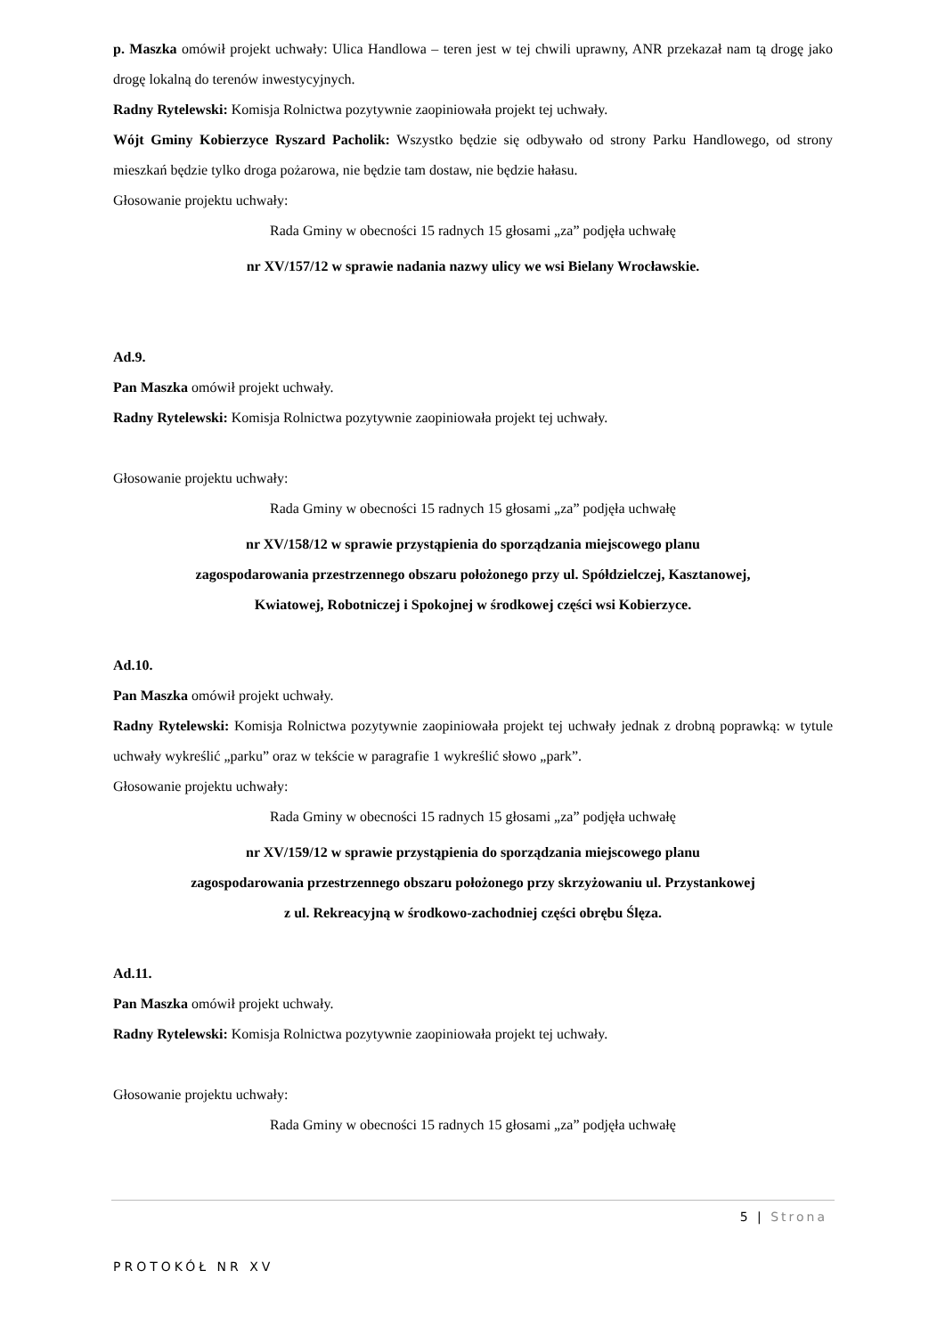p. Maszka omówił projekt uchwały: Ulica Handlowa – teren jest w tej chwili uprawny, ANR przekazał nam tą drogę jako drogę lokalną do terenów inwestycyjnych.
Radny Rytelewski: Komisja Rolnictwa pozytywnie zaopiniowała projekt tej uchwały.
Wójt Gminy Kobierzyce Ryszard Pacholik: Wszystko będzie się odbywało od strony Parku Handlowego, od strony mieszkań będzie tylko droga pożarowa, nie będzie tam dostaw, nie będzie hałasu.
Głosowanie projektu uchwały:
Rada Gminy w obecności 15 radnych 15 głosami „za” podjęła uchwałę
nr XV/157/12 w sprawie nadania nazwy ulicy we wsi Bielany Wrocławskie.
Ad.9.
Pan Maszka omówił projekt uchwały.
Radny Rytelewski: Komisja Rolnictwa pozytywnie zaopiniowała projekt tej uchwały.
Głosowanie projektu uchwały:
Rada Gminy w obecności 15 radnych 15 głosami „za” podjęła uchwałę
nr XV/158/12 w sprawie przystąpienia do sporządzania miejscowego planu
zagospodarowania przestrzennego obszaru położonego przy ul. Spółdzielczej, Kasztanowej,
Kwiatowej, Robotniczej i Spokojnej w środkowej części wsi Kobierzyce.
Ad.10.
Pan Maszka omówił projekt uchwały.
Radny Rytelewski: Komisja Rolnictwa pozytywnie zaopiniowała projekt tej uchwały jednak z drobną poprawką: w tytule uchwały wykreślić „parku” oraz w tekście w paragrafie 1 wykreślić słowo „park”.
Głosowanie projektu uchwały:
Rada Gminy w obecności 15 radnych 15 głosami „za” podjęła uchwałę
nr XV/159/12 w sprawie przystąpienia do sporządzania miejscowego planu
zagospodarowania przestrzennego obszaru położonego przy skrzyżowaniu ul. Przystankowej
z ul. Rekreacyjną w środkowo-zachodniej części obrębu Ślęza.
Ad.11.
Pan Maszka omówił projekt uchwały.
Radny Rytelewski: Komisja Rolnictwa pozytywnie zaopiniowała projekt tej uchwały.
Głosowanie projektu uchwały:
Rada Gminy w obecności 15 radnych 15 głosami „za” podjęła uchwałę
5 | Strona
PROTOKÓŁ NR XV